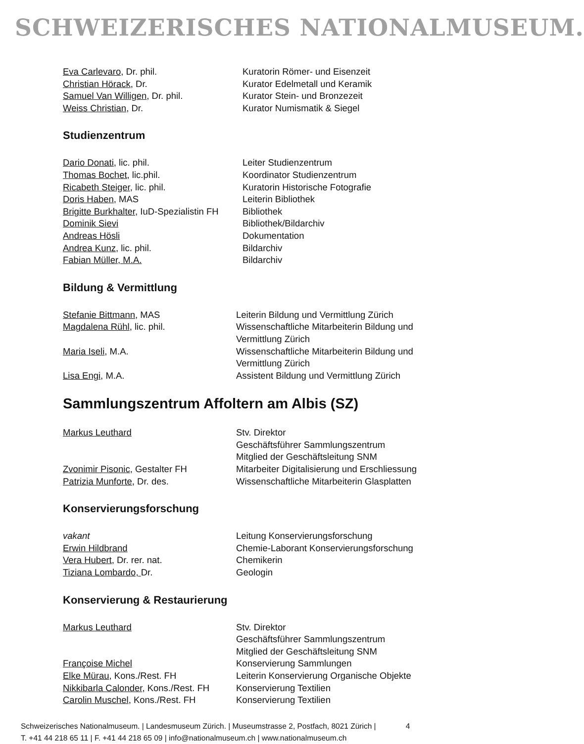SCHWEIZERISCHES NATIONALMUSEUM.
| Eva Carlevaro , Dr. phil. | Kuratorin Römer- und Eisenzeit |
| Christian Hörack , Dr. | Kurator Edelmetall und Keramik |
| Samuel Van Willigen , Dr. phil. | Kurator Stein- und Bronzezeit |
| Weiss Christian , Dr. | Kurator Numismatik & Siegel |
Studienzentrum
| Dario Donati , lic. phil. | Leiter Studienzentrum |
| Thomas Bochet , lic.phil. | Koordinator Studienzentrum |
| Ricabeth Steiger , lic. phil. | Kuratorin Historische Fotografie |
| Doris Haben , MAS | Leiterin Bibliothek |
| Brigitte Burkhalter , IuD-Spezialistin FH | Bibliothek |
| Dominik Sievi | Bibliothek/Bildarchiv |
| Andreas Hösli | Dokumentation |
| Andrea Kunz , lic. phil. | Bildarchiv |
| Fabian Müller, M.A. | Bildarchiv |
Bildung & Vermittlung
| Stefanie Bittmann , MAS | Leiterin Bildung und Vermittlung Zürich |
| Magdalena Rühl , lic. phil. | Wissenschaftliche Mitarbeiterin Bildung und Vermittlung Zürich |
| Maria Iseli , M.A. | Wissenschaftliche Mitarbeiterin Bildung und Vermittlung Zürich |
| Lisa Engi , M.A. | Assistent Bildung und Vermittlung Zürich |
Sammlungszentrum Affoltern am Albis (SZ)
| Markus Leuthard | Stv. Direktor Geschäftsführer Sammlungszentrum Mitglied der Geschäftsleitung SNM |
| Zvonimir Pisonic , Gestalter FH | Mitarbeiter Digitalisierung und Erschliessung |
| Patrizia Munforte , Dr. des. | Wissenschaftliche Mitarbeiterin Glasplatten |
Konservierungsforschung
| vakant | Leitung Konservierungsforschung |
| Erwin Hildbrand | Chemie-Laborant Konservierungsforschung |
| Vera Hubert , Dr. rer. nat. | Chemikerin |
| Tiziana Lombardo, Dr. | Geologin |
Konservierung & Restaurierung
| Markus Leuthard | Stv. Direktor Geschäftsführer Sammlungszentrum Mitglied der Geschäftsleitung SNM |
| Françoise Michel | Konservierung Sammlungen |
| Elke Mürau , Kons./Rest. FH | Leiterin Konservierung Organische Objekte |
| Nikkibarla Calonder , Kons./Rest. FH | Konservierung Textilien |
| Carolin Muschel , Kons./Rest. FH | Konservierung Textilien |
Schweizerisches Nationalmuseum. | Landesmuseum Zürich. | Museumstrasse 2, Postfach, 8021 Zürich |
T. +41 44 218 65 11 | F. +41 44 218 65 09 | info@nationalmuseum.ch | www.nationalmuseum.ch
4